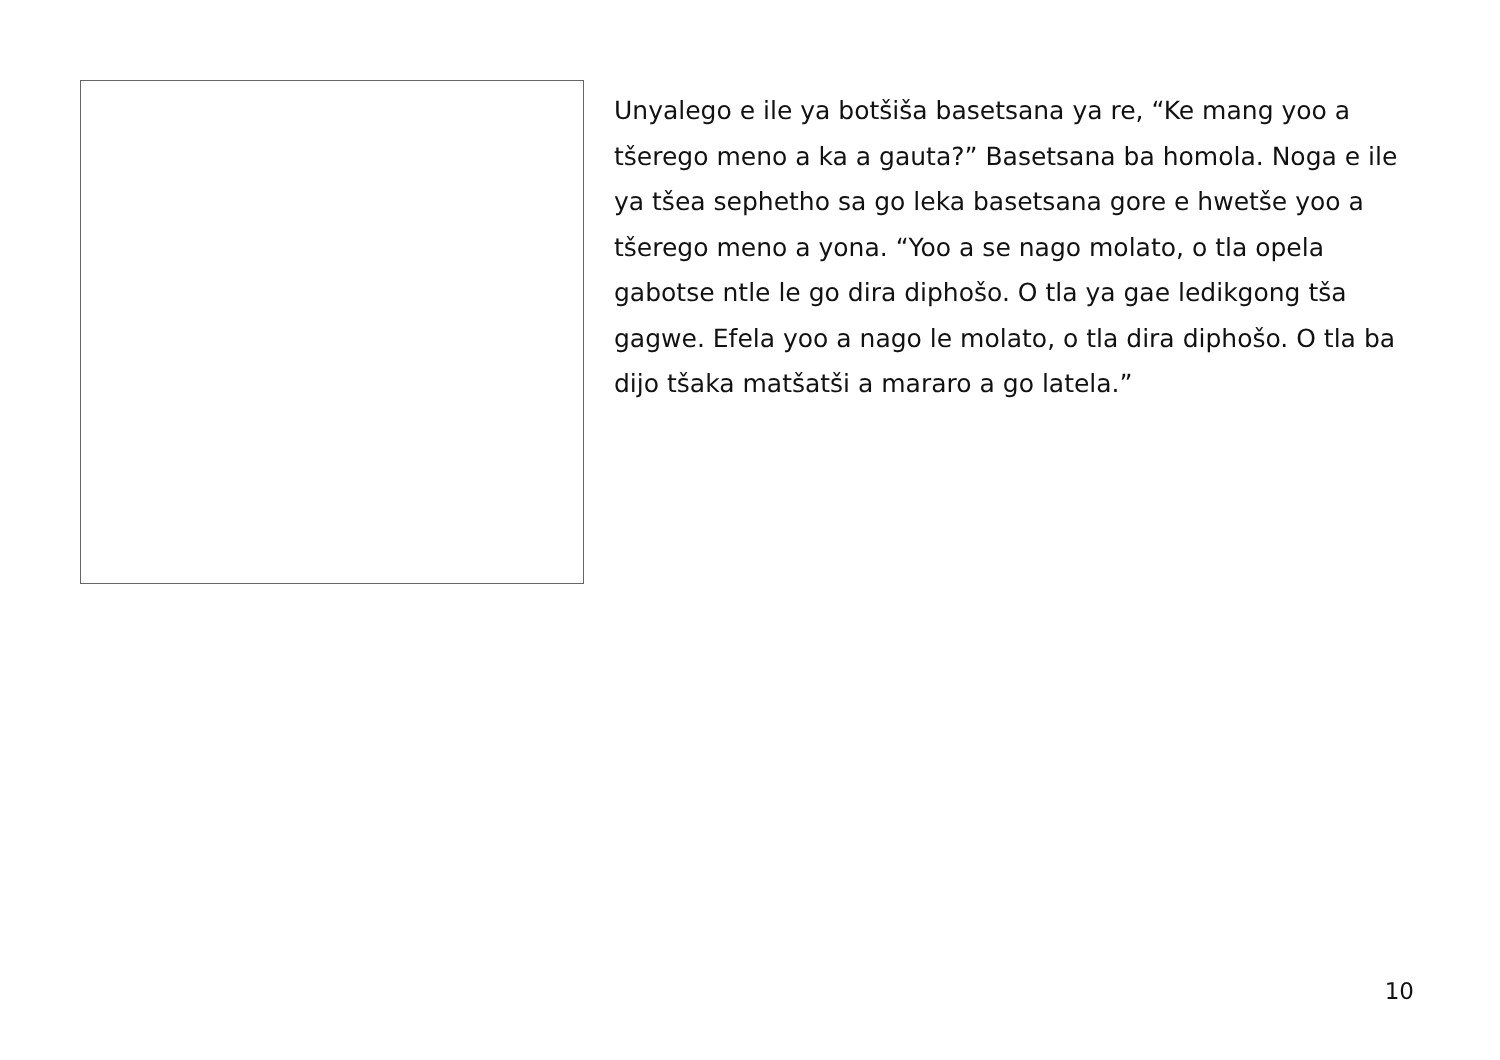Unyalego e ile ya botšiša basetsana ya re, “Ke mang yoo a tšerego meno a ka a gauta?” Basetsana ba homola. Noga e ile ya tšea sephetho sa go leka basetsana gore e hwetše yoo a tšerego meno a yona. “Yoo a se nago molato, o tla opela gabotse ntle le go dira diphošo. O tla ya gae ledikgong tša gagwe. Efela yoo a nago le molato, o tla dira diphošo. O tla ba dijo tšaka matšatši a mararo a go latela.”
10